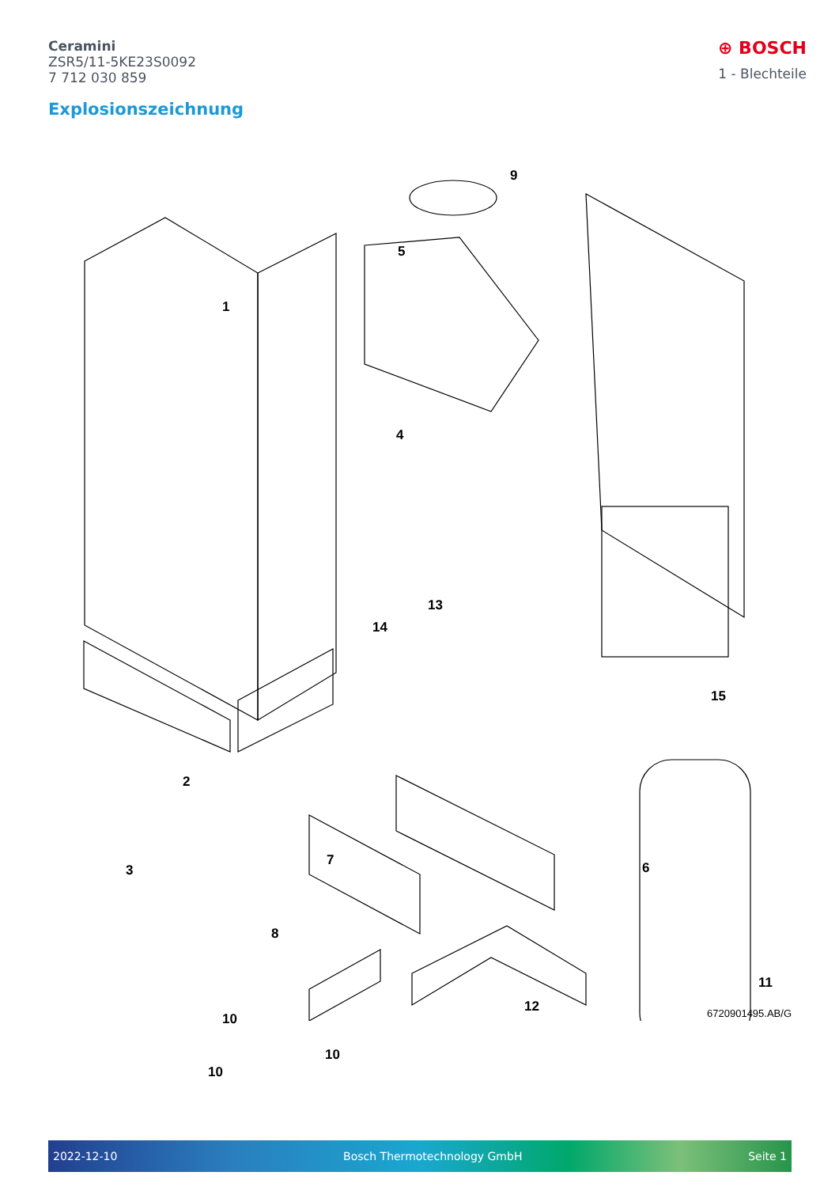Ceramini
ZSR5/11-5KE23S0092
7 712 030 859
⊕ BOSCH
1 - Blechteile
Explosionszeichnung
1
2
3
4
5
6 7
8
9
10
10
10
11
12
13
14
15
6720901495.AB/G
2022-12-10 Bosch Thermotechnology GmbH Seite 1